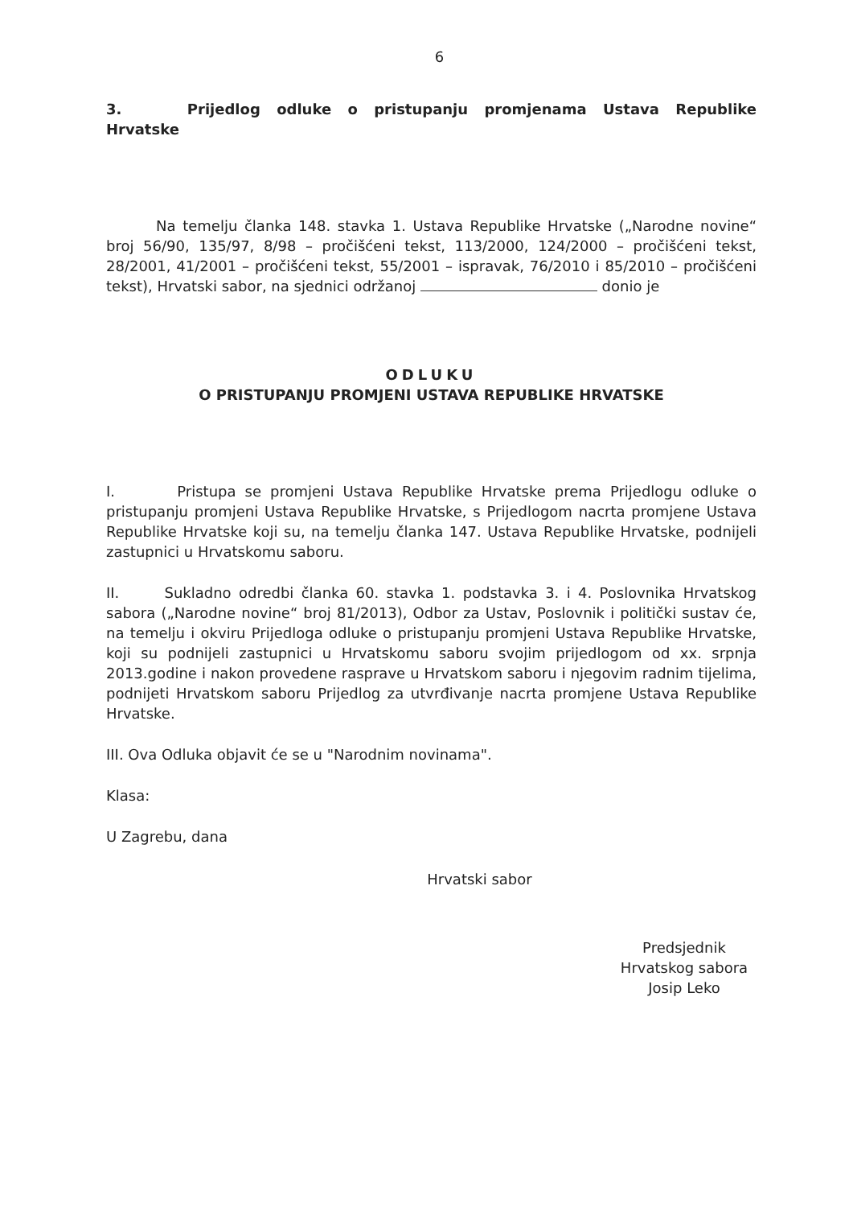6
3. Prijedlog odluke o pristupanju promjenama Ustava Republike Hrvatske
Na temelju članka 148. stavka 1. Ustava Republike Hrvatske („Narodne novine“ broj 56/90, 135/97, 8/98 – pročišćeni tekst, 113/2000, 124/2000 – pročišćeni tekst, 28/2001, 41/2001 – pročišćeni tekst, 55/2001 – ispravak, 76/2010 i 85/2010 – pročišćeni tekst), Hrvatski sabor, na sjednici održanoj donio je
ODLUKU
O PRISTUPANJU PROMJENI USTAVA REPUBLIKE HRVATSKE
I. Pristupa se promjeni Ustava Republike Hrvatske prema Prijedlogu odluke o pristupanju promjeni Ustava Republike Hrvatske, s Prijedlogom nacrta promjene Ustava Republike Hrvatske koji su, na temelju članka 147. Ustava Republike Hrvatske, podnijeli zastupnici u Hrvatskomu saboru.
II. Sukladno odredbi članka 60. stavka 1. podstavka 3. i 4. Poslovnika Hrvatskog sabora („Narodne novine“ broj 81/2013), Odbor za Ustav, Poslovnik i politički sustav će, na temelju i okviru Prijedloga odluke o pristupanju promjeni Ustava Republike Hrvatske, koji su podnijeli zastupnici u Hrvatskomu saboru svojim prijedlogom od xx. srpnja 2013.godine i nakon provedene rasprave u Hrvatskom saboru i njegovim radnim tijelima, podnijeti Hrvatskom saboru Prijedlog za utvrđivanje nacrta promjene Ustava Republike Hrvatske.
III. Ova Odluka objavit će se u "Narodnim novinama".
Klasa:
U Zagrebu, dana
Hrvatski sabor
Predsjednik
Hrvatskog sabora
Josip Leko